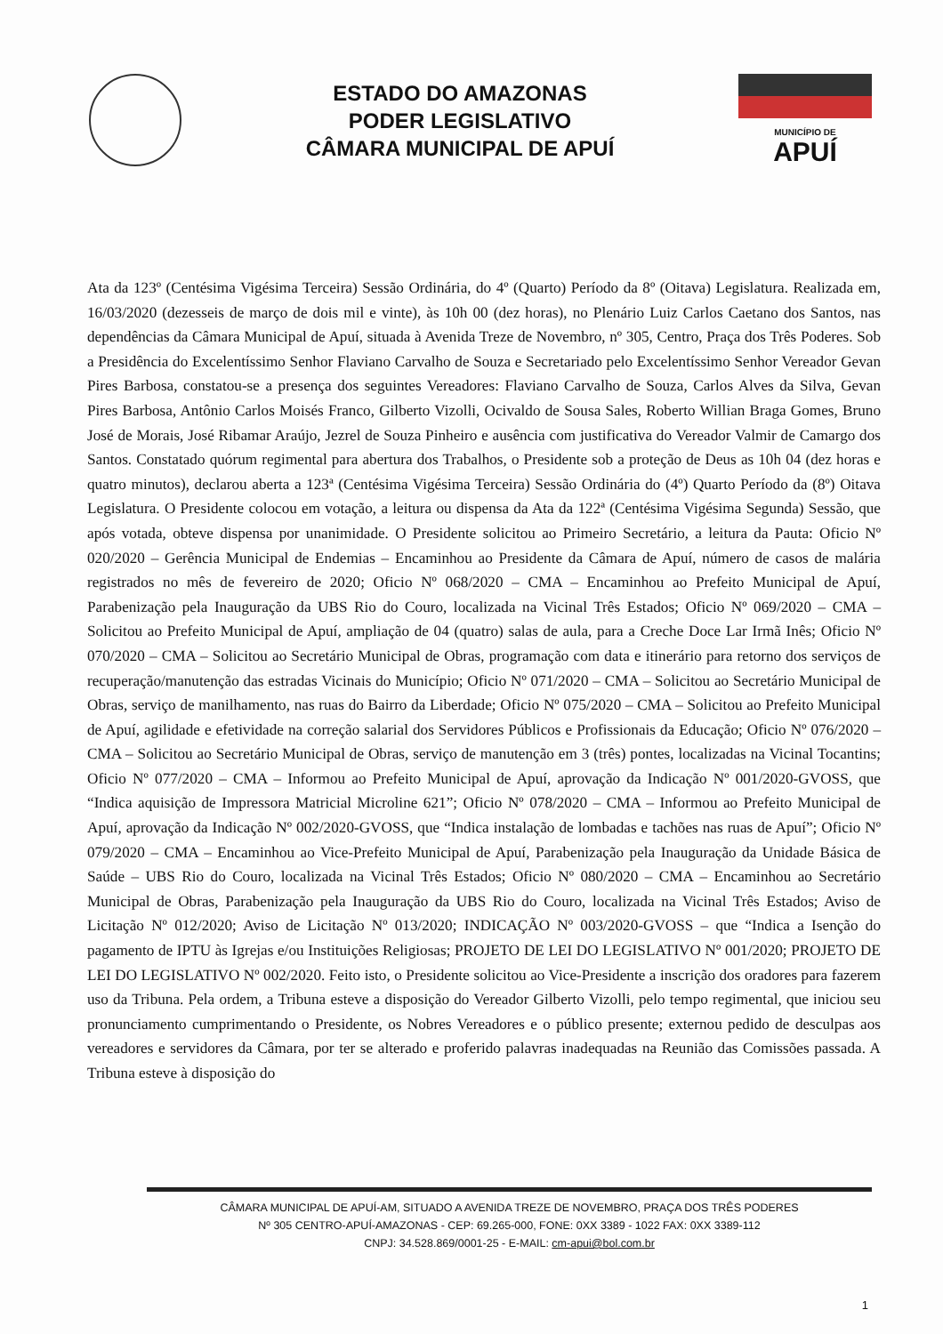ESTADO DO AMAZONAS
PODER LEGISLATIVO
CÂMARA MUNICIPAL DE APUÍ
MUNICÍPIO DE
APUÍ
Ata da 123º (Centésima Vigésima Terceira) Sessão Ordinária, do 4º (Quarto) Período da 8º (Oitava) Legislatura. Realizada em, 16/03/2020 (dezesseis de março de dois mil e vinte), às 10h 00 (dez horas), no Plenário Luiz Carlos Caetano dos Santos, nas dependências da Câmara Municipal de Apuí, situada à Avenida Treze de Novembro, nº 305, Centro, Praça dos Três Poderes. Sob a Presidência do Excelentíssimo Senhor Flaviano Carvalho de Souza e Secretariado pelo Excelentíssimo Senhor Vereador Gevan Pires Barbosa, constatou-se a presença dos seguintes Vereadores: Flaviano Carvalho de Souza, Carlos Alves da Silva, Gevan Pires Barbosa, Antônio Carlos Moisés Franco, Gilberto Vizolli, Ocivaldo de Sousa Sales, Roberto Willian Braga Gomes, Bruno José de Morais, José Ribamar Araújo, Jezrel de Souza Pinheiro e ausência com justificativa do Vereador Valmir de Camargo dos Santos. Constatado quórum regimental para abertura dos Trabalhos, o Presidente sob a proteção de Deus as 10h 04 (dez horas e quatro minutos), declarou aberta a 123ª (Centésima Vigésima Terceira) Sessão Ordinária do (4º) Quarto Período da (8º) Oitava Legislatura. O Presidente colocou em votação, a leitura ou dispensa da Ata da 122ª (Centésima Vigésima Segunda) Sessão, que após votada, obteve dispensa por unanimidade. O Presidente solicitou ao Primeiro Secretário, a leitura da Pauta: Oficio Nº 020/2020 – Gerência Municipal de Endemias – Encaminhou ao Presidente da Câmara de Apuí, número de casos de malária registrados no mês de fevereiro de 2020; Oficio Nº 068/2020 – CMA – Encaminhou ao Prefeito Municipal de Apuí, Parabenização pela Inauguração da UBS Rio do Couro, localizada na Vicinal Três Estados; Oficio Nº 069/2020 – CMA – Solicitou ao Prefeito Municipal de Apuí, ampliação de 04 (quatro) salas de aula, para a Creche Doce Lar Irmã Inês; Oficio Nº 070/2020 – CMA – Solicitou ao Secretário Municipal de Obras, programação com data e itinerário para retorno dos serviços de recuperação/manutenção das estradas Vicinais do Município; Oficio Nº 071/2020 – CMA – Solicitou ao Secretário Municipal de Obras, serviço de manilhamento, nas ruas do Bairro da Liberdade; Oficio Nº 075/2020 – CMA – Solicitou ao Prefeito Municipal de Apuí, agilidade e efetividade na correção salarial dos Servidores Públicos e Profissionais da Educação; Oficio Nº 076/2020 – CMA – Solicitou ao Secretário Municipal de Obras, serviço de manutenção em 3 (três) pontes, localizadas na Vicinal Tocantins; Oficio Nº 077/2020 – CMA – Informou ao Prefeito Municipal de Apuí, aprovação da Indicação Nº 001/2020-GVOSS, que “Indica aquisição de Impressora Matricial Microline 621”; Oficio Nº 078/2020 – CMA – Informou ao Prefeito Municipal de Apuí, aprovação da Indicação Nº 002/2020-GVOSS, que “Indica instalação de lombadas e tachões nas ruas de Apuí”; Oficio Nº 079/2020 – CMA – Encaminhou ao Vice-Prefeito Municipal de Apuí, Parabenização pela Inauguração da Unidade Básica de Saúde – UBS Rio do Couro, localizada na Vicinal Três Estados; Oficio Nº 080/2020 – CMA – Encaminhou ao Secretário Municipal de Obras, Parabenização pela Inauguração da UBS Rio do Couro, localizada na Vicinal Três Estados; Aviso de Licitação Nº 012/2020; Aviso de Licitação Nº 013/2020; INDICAÇÃO Nº 003/2020-GVOSS – que “Indica a Isenção do pagamento de IPTU às Igrejas e/ou Instituições Religiosas; PROJETO DE LEI DO LEGISLATIVO Nº 001/2020; PROJETO DE LEI DO LEGISLATIVO Nº 002/2020. Feito isto, o Presidente solicitou ao Vice-Presidente a inscrição dos oradores para fazerem uso da Tribuna. Pela ordem, a Tribuna esteve a disposição do Vereador Gilberto Vizolli, pelo tempo regimental, que iniciou seu pronunciamento cumprimentando o Presidente, os Nobres Vereadores e o público presente; externou pedido de desculpas aos vereadores e servidores da Câmara, por ter se alterado e proferido palavras inadequadas na Reunião das Comissões passada. A Tribuna esteve à disposição do
CÂMARA MUNICIPAL DE APUÍ-AM, SITUADO A AVENIDA TREZE DE NOVEMBRO, PRAÇA DOS TRÊS PODERES
Nº 305 CENTRO-APUÍ-AMAZONAS - CEP: 69.265-000, FONE: 0XX 3389 - 1022 FAX: 0XX 3389-112
CNPJ: 34.528.869/0001-25 - E-MAIL: cm-apui@bol.com.br
1